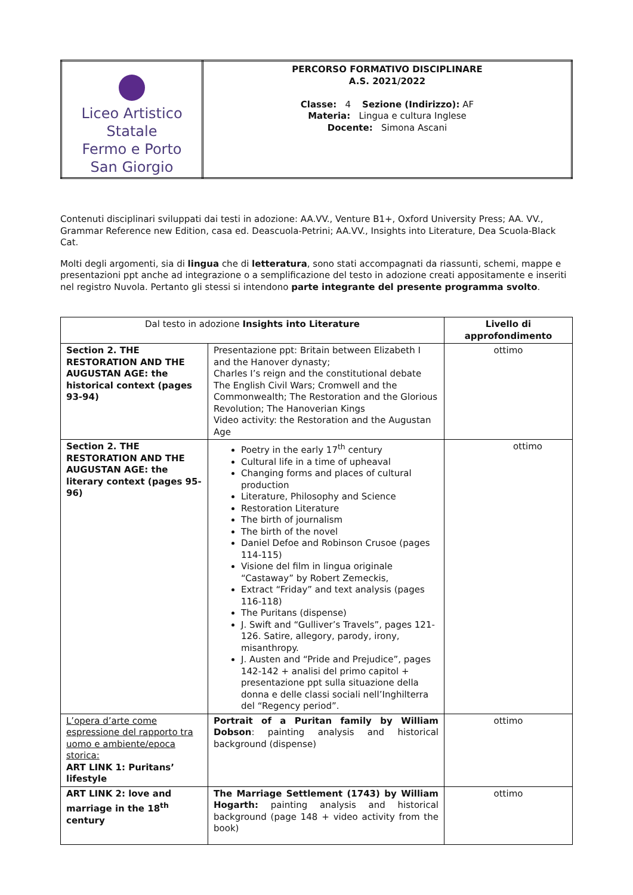| Liceo Artistico Statale Fermo e Porto San Giorgio | PERCORSO FORMATIVO DISCIPLINARE A.S. 2021/2022 Classe: 4 Sezione (Indirizzo): AF Materia: Lingua e cultura Inglese Docente: Simona Ascani |
Contenuti disciplinari sviluppati dai testi in adozione: AA.VV., Venture B1+, Oxford University Press; AA. VV., Grammar Reference new Edition, casa ed. Deascuola-Petrini; AA.VV., Insights into Literature, Dea Scuola-Black Cat.
Molti degli argomenti, sia di lingua che di letteratura, sono stati accompagnati da riassunti, schemi, mappe e presentazioni ppt anche ad integrazione o a semplificazione del testo in adozione creati appositamente e inseriti nel registro Nuvola. Pertanto gli stessi si intendono parte integrante del presente programma svolto.
| Dal testo in adozione Insights into Literature | | Livello di approfondimento |
| --- | --- | --- |
| Section 2. THE RESTORATION AND THE AUGUSTAN AGE: the historical context (pages 93-94) | Presentazione ppt: Britain between Elizabeth I and the Hanover dynasty; Charles I’s reign and the constitutional debate The English Civil Wars; Cromwell and the Commonwealth; The Restoration and the Glorious Revolution; The Hanoverian Kings Video activity: the Restoration and the Augustan Age | ottimo |
| Section 2. THE RESTORATION AND THE AUGUSTAN AGE: the literary context (pages 95-96) | Poetry in the early 17<sup>th</sup> century Cultural life in a time of upheaval Changing forms and places of cultural production Literature, Philosophy and Science Restoration Literature The birth of journalism The birth of the novel Daniel Defoe and Robinson Crusoe (pages 114-115) Visione del film in lingua originale “Castaway” by Robert Zemeckis, Extract “Friday” and text analysis (pages 116-118) The Puritans (dispense) J. Swift and “Gulliver’s Travels”, pages 121-126. Satire, allegory, parody, irony, misanthropy. J. Austen and “Pride and Prejudice”, pages 142-142 + analisi del primo capitol + presentazione ppt sulla situazione della donna e delle classi sociali nell’Inghilterra del “Regency period”. | ottimo |
| L’opera d’arte come espressione del rapporto tra uomo e ambiente/epoca storica: ART LINK 1: Puritans’ lifestyle | Portrait of a Puritan family by William Dobson : painting analysis and historical background (dispense) | ottimo |
| ART LINK 2: love and marriage in the 18<sup>th</sup> century | The Marriage Settlement (1743) by William Hogarth: painting analysis and historical background (page 148 + video activity from the book) | ottimo |